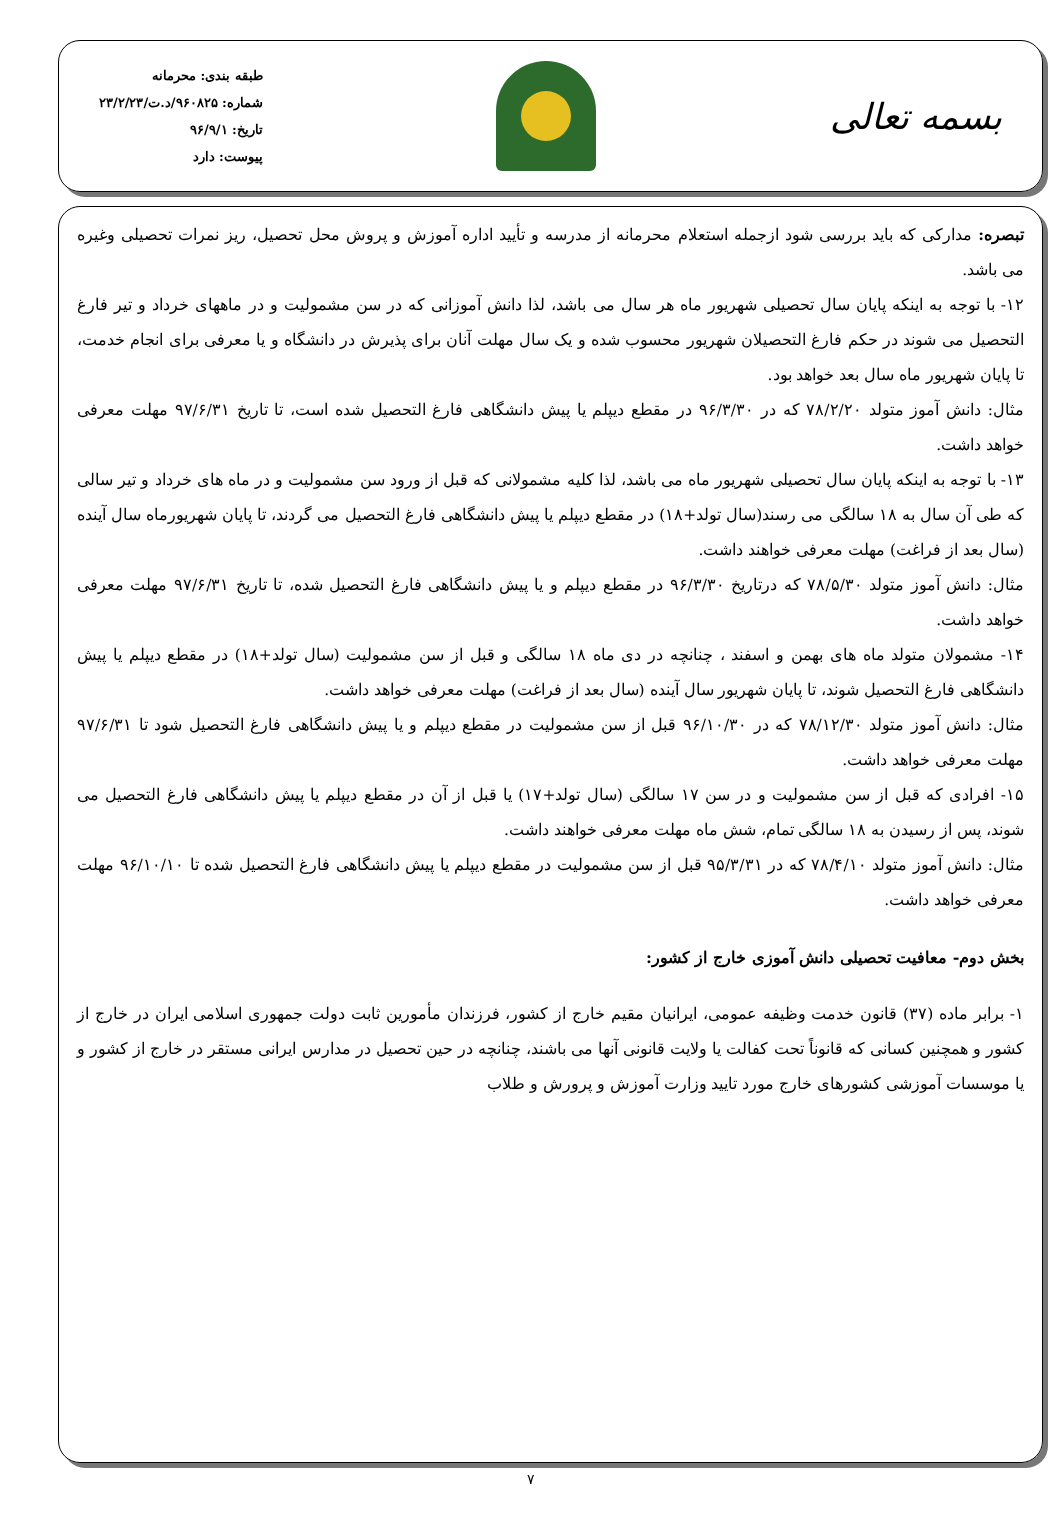بسمه تعالی
طبقه بندی: محرمانه
شماره: ۹۶۰۸۲۵/د.ت/۲۳/۲/۲۳
تاریخ: ۹۶/۹/۱
پیوست: دارد
تبصره: مدارکی که باید بررسی شود ازجمله استعلام محرمانه از مدرسه و تأیید اداره آموزش و پروش محل تحصیل، ریز نمرات تحصیلی وغیره می باشد.
۱۲- با توجه به اینکه پایان سال تحصیلی شهریور ماه هر سال می باشد، لذا دانش آموزانی که در سن مشمولیت و در ماههای خرداد و تیر فارغ التحصیل می شوند در حکم فارغ التحصیلان شهریور محسوب شده و یک سال مهلت آنان برای پذیرش در دانشگاه و یا معرفی برای انجام خدمت، تا پایان شهریور ماه سال بعد خواهد بود.
مثال: دانش آموز متولد ۷۸/۲/۲۰ که در ۹۶/۳/۳۰ در مقطع دیپلم یا پیش دانشگاهی فارغ التحصیل شده است، تا تاریخ ۹۷/۶/۳۱ مهلت معرفی خواهد داشت.
۱۳- با توجه به اینکه پایان سال تحصیلی شهریور ماه می باشد، لذا کلیه مشمولانی که قبل از ورود سن مشمولیت و در ماه های خرداد و تیر سالی که طی آن سال به ۱۸ سالگی می رسند(سال تولد+۱۸) در مقطع دیپلم یا پیش دانشگاهی فارغ التحصیل می گردند، تا پایان شهریورماه سال آینده (سال بعد از فراغت) مهلت معرفی خواهند داشت.
مثال: دانش آموز متولد ۷۸/۵/۳۰ که درتاریخ ۹۶/۳/۳۰ در مقطع دیپلم و یا پیش دانشگاهی فارغ التحصیل شده، تا تاریخ ۹۷/۶/۳۱ مهلت معرفی خواهد داشت.
۱۴- مشمولان متولد ماه های بهمن و اسفند ، چنانچه در دی ماه ۱۸ سالگی و قبل از سن مشمولیت (سال تولد+۱۸) در مقطع دیپلم یا پیش دانشگاهی فارغ التحصیل شوند، تا پایان شهریور سال آینده (سال بعد از فراغت) مهلت معرفی خواهد داشت.
مثال: دانش آموز متولد ۷۸/۱۲/۳۰ که در ۹۶/۱۰/۳۰ قبل از سن مشمولیت در مقطع دیپلم و یا پیش دانشگاهی فارغ التحصیل شود تا ۹۷/۶/۳۱ مهلت معرفی خواهد داشت.
۱۵- افرادی که قبل از سن مشمولیت و در سن ۱۷ سالگی (سال تولد+۱۷) یا قبل از آن در مقطع دیپلم یا پیش دانشگاهی فارغ التحصیل می شوند، پس از رسیدن به ۱۸ سالگی تمام، شش ماه مهلت معرفی خواهند داشت.
مثال: دانش آموز متولد ۷۸/۴/۱۰ که در ۹۵/۳/۳۱ قبل از سن مشمولیت در مقطع دیپلم یا پیش دانشگاهی فارغ التحصیل شده تا ۹۶/۱۰/۱۰ مهلت معرفی خواهد داشت.
بخش دوم- معافیت تحصیلی دانش آموزی خارج از کشور:
۱- برابر ماده (۳۷) قانون خدمت وظیفه عمومی، ایرانیان مقیم خارج از کشور، فرزندان مأمورین ثابت دولت جمهوری اسلامی ایران در خارج از کشور و همچنین کسانی که قانوناً تحت کفالت یا ولایت قانونی آنها می باشند، چنانچه در حین تحصیل در مدارس ایرانی مستقر در خارج از کشور و یا موسسات آموزشی کشورهای خارج مورد تایید وزارت آموزش و پرورش و طلاب
۷